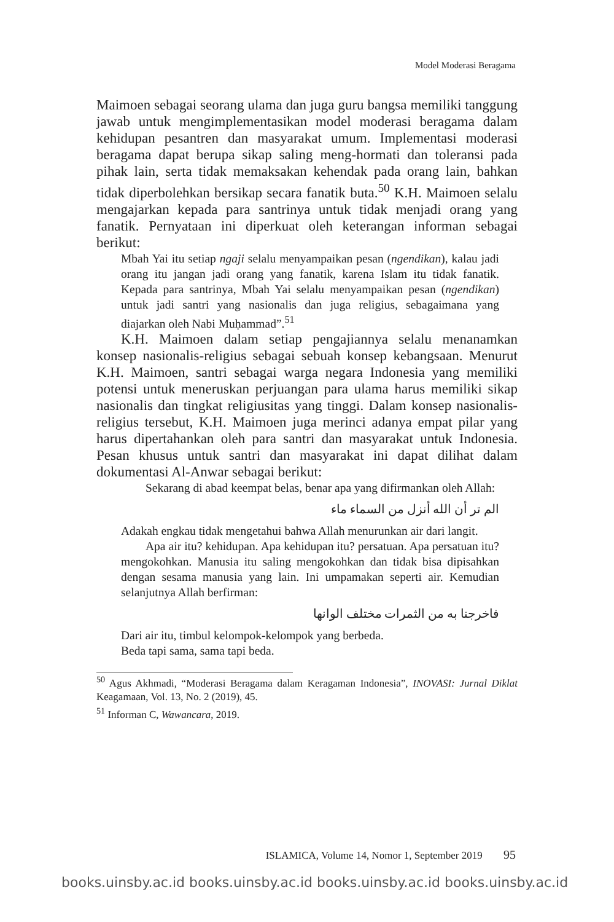Model Moderasi Beragama
Maimoen sebagai seorang ulama dan juga guru bangsa memiliki tanggung jawab untuk mengimplementasikan model moderasi beragama dalam kehidupan pesantren dan masyarakat umum. Implementasi moderasi beragama dapat berupa sikap saling meng-hormati dan toleransi pada pihak lain, serta tidak memaksakan kehendak pada orang lain, bahkan tidak diperbolehkan bersikap secara fanatik buta.<sup>50</sup> K.H. Maimoen selalu mengajarkan kepada para santrinya untuk tidak menjadi orang yang fanatik. Pernyataan ini diperkuat oleh keterangan informan sebagai berikut:
Mbah Yai itu setiap ngaji selalu menyampaikan pesan (ngendikan), kalau jadi orang itu jangan jadi orang yang fanatik, karena Islam itu tidak fanatik. Kepada para santrinya, Mbah Yai selalu menyampaikan pesan (ngendikan) untuk jadi santri yang nasionalis dan juga religius, sebagaimana yang diajarkan oleh Nabi Muḥammad”.<sup>51</sup>
K.H. Maimoen dalam setiap pengajiannya selalu menanamkan konsep nasionalis-religius sebagai sebuah konsep kebangsaan. Menurut K.H. Maimoen, santri sebagai warga negara Indonesia yang memiliki potensi untuk meneruskan perjuangan para ulama harus memiliki sikap nasionalis dan tingkat religiusitas yang tinggi. Dalam konsep nasionalis-religius tersebut, K.H. Maimoen juga merinci adanya empat pilar yang harus dipertahankan oleh para santri dan masyarakat untuk Indonesia. Pesan khusus untuk santri dan masyarakat ini dapat dilihat dalam dokumentasi Al-Anwar sebagai berikut:
Sekarang di abad keempat belas, benar apa yang difirmankan oleh Allah:
الم تر أن الله أنزل من السماء ماء
Adakah engkau tidak mengetahui bahwa Allah menurunkan air dari langit.
Apa air itu? kehidupan. Apa kehidupan itu? persatuan. Apa persatuan itu? mengokohkan. Manusia itu saling mengokohkan dan tidak bisa dipisahkan dengan sesama manusia yang lain. Ini umpamakan seperti air. Kemudian selanjutnya Allah berfirman:
فاخرجنا به من الثمرات مختلف الوانها
Dari air itu, timbul kelompok-kelompok yang berbeda.
Beda tapi sama, sama tapi beda.
<sup>50</sup> Agus Akhmadi, “Moderasi Beragama dalam Keragaman Indonesia”, INOVASI: Jurnal Diklat Keagamaan, Vol. 13, No. 2 (2019), 45.
<sup>51</sup> Informan C, Wawancara, 2019.
ISLAMICA, Volume 14, Nomor 1, September 2019 95
books.uinsby.ac.id books.uinsby.ac.id books.uinsby.ac.id books.uinsby.ac.id